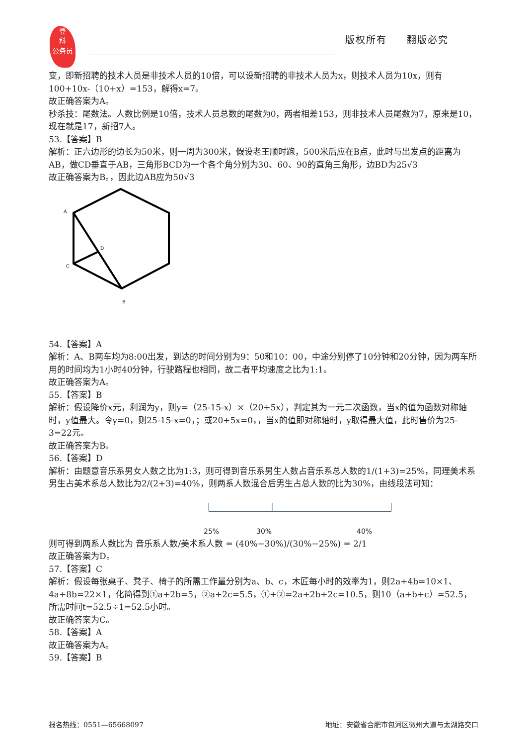登
科
公务员
版权所有 翻版必究
变，即新招聘的技术人员是非技术人员的10倍，可以设新招聘的非技术人员为x，则技术人员为10x，则有100+10x-（10+x）=153，解得x=7。
故正确答案为A。
秒杀技：尾数法。人数比例是10倍，技术人员总数的尾数为0，两者相差153，则非技术人员尾数为7，原来是10，现在就是17，新招7人。
53.【答案】B
解析：正六边形的边长为50米，则一周为300米，假设老王顺时跑，500米后应在B点，此时与出发点的距离为AB，做CD垂直于AB，三角形BCD为一个各个角分别为30、60、90的直角三角形，边BD为25√3
故正确答案为B。，因此边AB应为50√3
A
D
C
B
54.【答案】A
解析：A、B两车均为8:00出发，到达的时间分别为9：50和10：00，中途分别停了10分钟和20分钟，因为两车所用的时间均为1小时40分钟，行驶路程也相同，故二者平均速度之比为1:1。
故正确答案为A。
55.【答案】B
解析：假设降价x元，利润为y，则y=（25-15-x）×（20+5x），判定其为一元二次函数，当x的值为函数对称轴时，y值最大。令y=0，则25-15-x=0，；或20+5x=0，，当x的值即对称轴时，y取得最大值，此时售价为25-3=22元。
故正确答案为B。
56.【答案】D
解析：由题意音乐系男女人数之比为1:3，则可得到音乐系男生人数占音乐系总人数的1/(1+3)=25%，同理美术系男生占美术系总人数比为2/(2+3)=40%，则两系人数混合后男生占总人数的比为30%，由线段法可知：
25% 30% 40%
则可得到两系人数比为 音乐系人数/美术系人数 = (40%−30%)/(30%−25%) = 2/1
故正确答案为D。
57.【答案】C
解析：假设每张桌子、凳子、椅子的所需工作量分别为a、b、c，木匠每小时的效率为1，则2a+4b=10×1、4a+8b=22×1，化简得到①a+2b=5，②a+2c=5.5，①+②=2a+2b+2c=10.5，则10（a+b+c）=52.5，所需时间t=52.5÷1=52.5小时。
故正确答案为C。
58.【答案】A
故正确答案为A。
59.【答案】B
报名热线：0551—65668097 地址：安徽省合肥市包河区徽州大道与太湖路交口